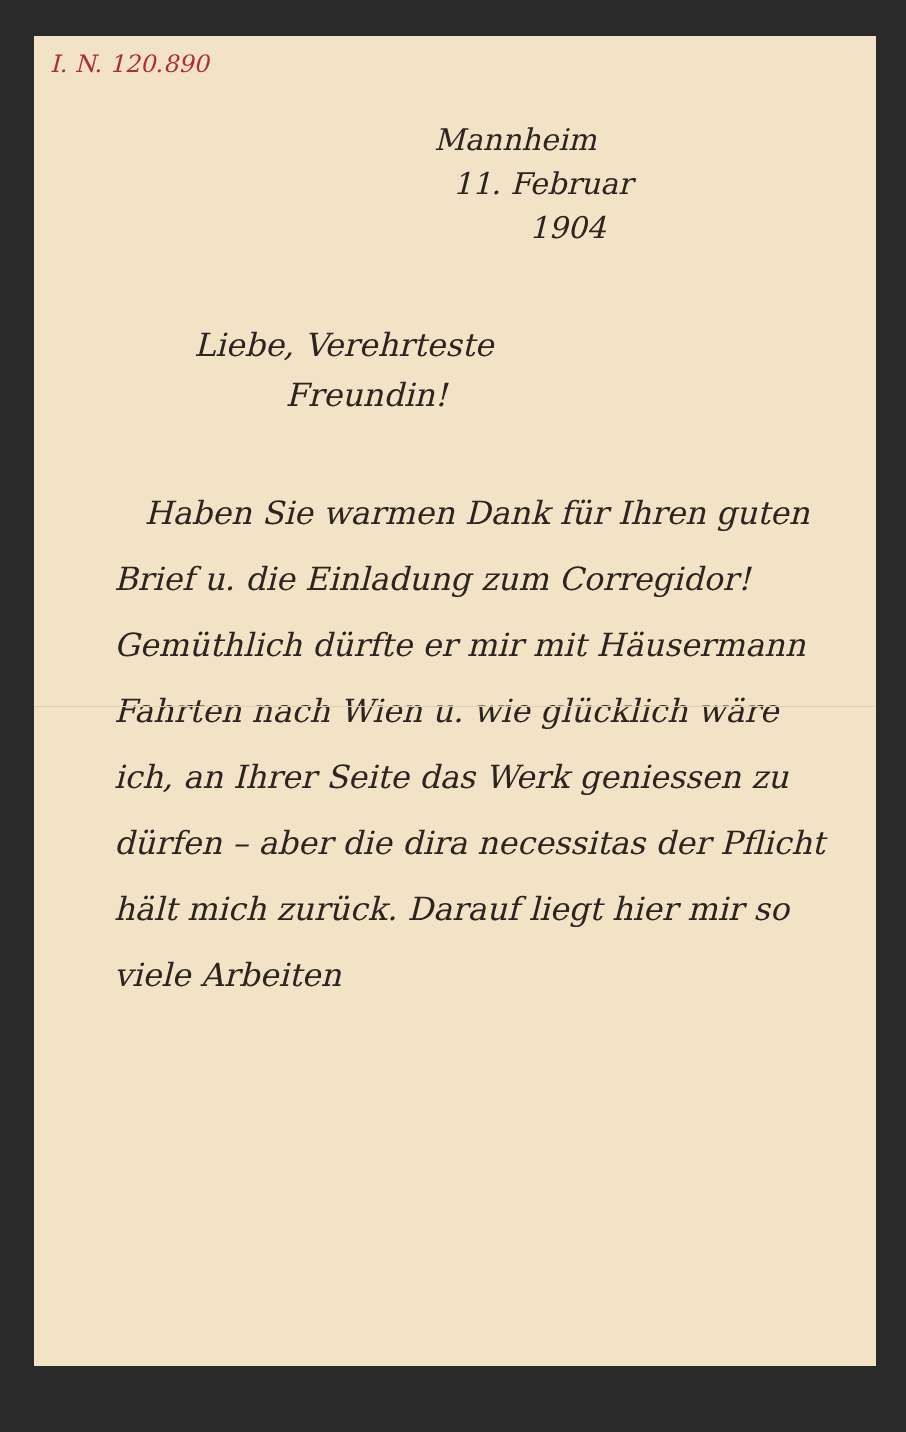I. N. 120.890
Mannheim
11. Februar
1904
Liebe, Verehrteste
Freundin!
Haben Sie warmen Dank für Ihren guten Brief u. die Einladung zum Corregidor! Gemüthlich dürfte er mir mit Häusermann Fahrten nach Wien u. wie glücklich wäre ich, an Ihrer Seite das Werk geniessen zu dürfen – aber die dira necessitas der Pflicht hält mich zurück. Darauf liegt hier mir so viele Arbeiten